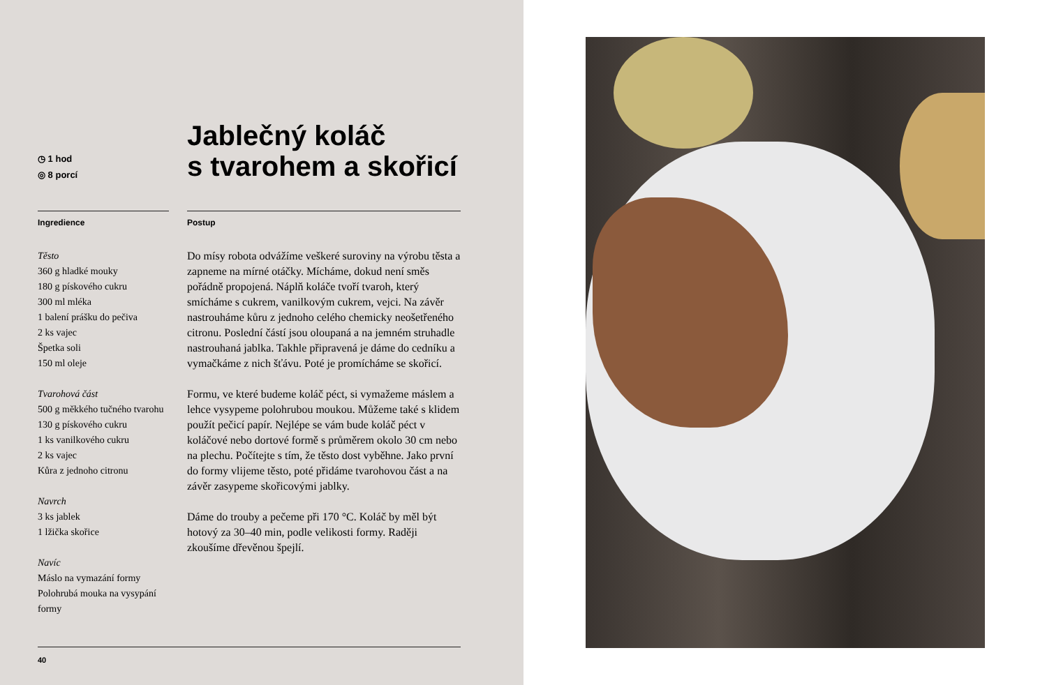◷ 1 hod
◎ 8 porcí
Jablečný koláč
s tvarohem a skořicí
Ingredience
Těsto
360 g hladké mouky
180 g pískového cukru
300 ml mléka
1 balení prášku do pečiva
2 ks vajec
Špetka soli
150 ml oleje
Tvarohová část
500 g měkkého tučného tvarohu
130 g pískového cukru
1 ks vanilkového cukru
2 ks vajec
Kůra z jednoho citronu
Navrch
3 ks jablek
1 lžička skořice
Navíc
Máslo na vymazání formy
Polohrubá mouka na vysypání formy
Postup
Do mísy robota odvážíme veškeré suroviny na výrobu těsta a zapneme na mírné otáčky. Mícháme, dokud není směs pořádně propojená. Náplň koláče tvoří tvaroh, který smícháme s cukrem, vanilkovým cukrem, vejci. Na závěr nastrouháme kůru z jednoho celého chemicky neošetřeného citronu. Poslední částí jsou oloupaná a na jemném struhadle nastrouhaná jablka. Takhle připravená je dáme do cedníku a vymačkáme z nich šťávu. Poté je promícháme se skořicí.
Formu, ve které budeme koláč péct, si vymažeme máslem a lehce vysypeme polohrubou moukou. Můžeme také s klidem použít pečicí papír. Nejlépe se vám bude koláč péct v koláčové nebo dortové formě s průměrem okolo 30 cm nebo na plechu. Počítejte s tím, že těsto dost vyběhne. Jako první do formy vlijeme těsto, poté přidáme tvarohovou část a na závěr zasypeme skořicovými jablky.
Dáme do trouby a pečeme při 170 °C. Koláč by měl být hotový za 30–40 min, podle velikosti formy. Raději zkoušíme dřevěnou špejlí.
40